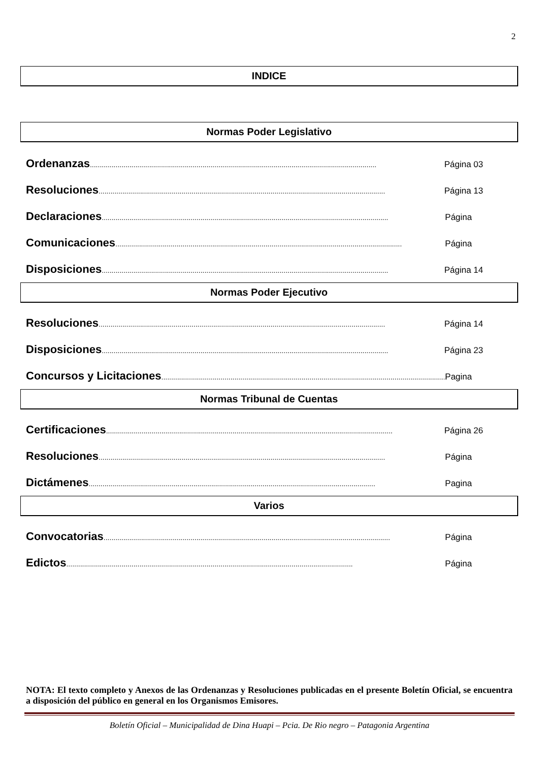2
INDICE
Normas Poder Legislativo
Ordenanzas................................................................................................................................................. Página 03
Resoluciones................................................................................................................................................. Página 13
Declaraciones................................................................................................................................................. Página
Comunicaciones................................................................................................................................................. Página
Disposiciones................................................................................................................................................. Página 14
Normas Poder Ejecutivo
Resoluciones................................................................................................................................................. Página 14
Disposiciones................................................................................................................................................. Página 23
Concursos y Licitaciones................................................................................................................................................. Pagina
Normas Tribunal de Cuentas
Certificaciones................................................................................................................................................. Página 26
Resoluciones................................................................................................................................................. Página
Dictámenes................................................................................................................................................. Pagina
Varios
Convocatorias................................................................................................................................................. Página
Edictos................................................................................................................................................. Página
NOTA: El texto completo y Anexos de las Ordenanzas y Resoluciones publicadas en el presente Boletín Oficial, se encuentra a disposición del público en general en los Organismos Emisores.
Boletín Oficial – Municipalidad de Dina Huapi – Pcia. De Rio negro – Patagonia Argentina